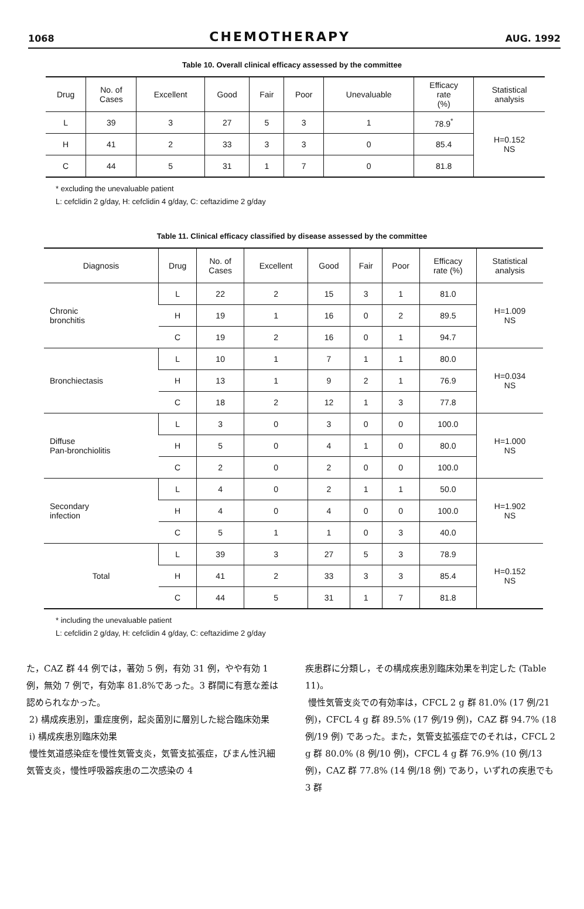1068 CHEMOTHERAPY AUG. 1992
Table 10. Overall clinical efficacy assessed by the committee
| Drug | No. of Cases | Excellent | Good | Fair | Poor | Unevaluable | Efficacy rate (%) | Statistical analysis |
| --- | --- | --- | --- | --- | --- | --- | --- | --- |
| L | 39 | 3 | 27 | 5 | 3 | 1 | 78.9<sup>*</sup> | H=0.152 NS |
| H | 41 | 2 | 33 | 3 | 3 | 0 | 85.4 | |
| C | 44 | 5 | 31 | 1 | 7 | 0 | 81.8 | |
* excluding the unevaluable patient
L: cefclidin 2 g/day, H: cefclidin 4 g/day, C: ceftazidime 2 g/day
Table 11. Clinical efficacy classified by disease assessed by the committee
| Diagnosis | Drug | No. of Cases | Excellent | Good | Fair | Poor | Efficacy rate (%) | Statistical analysis |
| --- | --- | --- | --- | --- | --- | --- | --- | --- |
| Chronic bronchitis | L | 22 | 2 | 15 | 3 | 1 | 81.0 | H=1.009 NS |
| | H | 19 | 1 | 16 | 0 | 2 | 89.5 | |
| | C | 19 | 2 | 16 | 0 | 1 | 94.7 | |
| Bronchiectasis | L | 10 | 1 | 7 | 1 | 1 | 80.0 | H=0.034 NS |
| | H | 13 | 1 | 9 | 2 | 1 | 76.9 | |
| | C | 18 | 2 | 12 | 1 | 3 | 77.8 | |
| Diffuse Pan-bronchiolitis | L | 3 | 0 | 3 | 0 | 0 | 100.0 | H=1.000 NS |
| | H | 5 | 0 | 4 | 1 | 0 | 80.0 | |
| | C | 2 | 0 | 2 | 0 | 0 | 100.0 | |
| Secondary infection | L | 4 | 0 | 2 | 1 | 1 | 50.0 | H=1.902 NS |
| | H | 4 | 0 | 4 | 0 | 0 | 100.0 | |
| | C | 5 | 1 | 1 | 0 | 3 | 40.0 | |
| Total | L | 39 | 3 | 27 | 5 | 3 | 78.9 | H=0.152 NS |
| | H | 41 | 2 | 33 | 3 | 3 | 85.4 | |
| | C | 44 | 5 | 31 | 1 | 7 | 81.8 | |
* including the unevaluable patient
L: cefclidin 2 g/day, H: cefclidin 4 g/day, C: ceftazidime 2 g/day
た，CAZ 群 44 例では，著効 5 例，有効 31 例，やや有効 1 例，無効 7 例で，有効率 81.8%であった。3 群間に有意な差は認められなかった。
2) 構成疾患別，重症度例，起炎菌別に層別した総合臨床効果
i) 構成疾患別臨床効果
慢性気道感染症を慢性気管支炎，気管支拡張症，びまん性汎細気管支炎，慢性呼吸器疾患の二次感染の 4
疾患群に分類し，その構成疾患別臨床効果を判定した (Table 11)。
慢性気管支炎での有効率は，CFCL 2 g 群 81.0% (17 例/21 例)，CFCL 4 g 群 89.5% (17 例/19 例)，CAZ 群 94.7% (18 例/19 例) であった。また，気管支拡張症でのそれは，CFCL 2 g 群 80.0% (8 例/10 例)，CFCL 4 g 群 76.9% (10 例/13 例)，CAZ 群 77.8% (14 例/18 例) であり，いずれの疾患でも 3 群